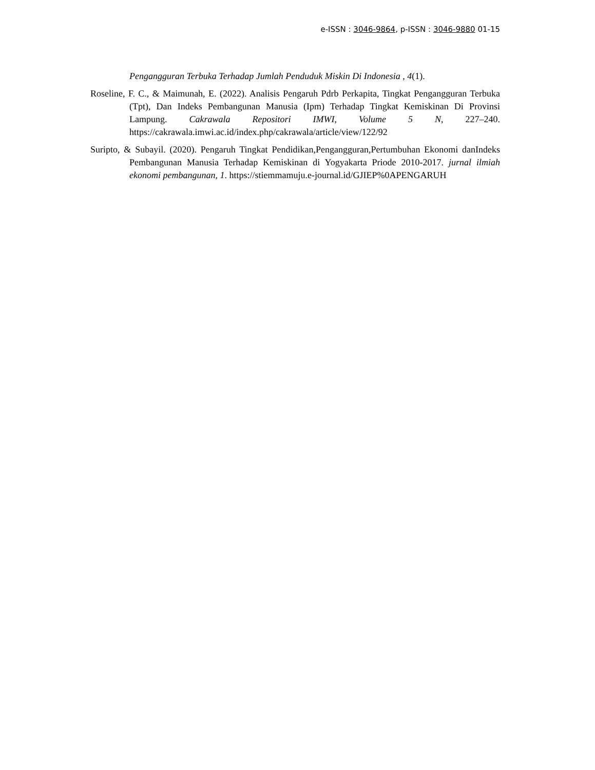e-ISSN : 3046-9864, p-ISSN : 3046-9880 01-15
Pengangguran Terbuka Terhadap Jumlah Penduduk Miskin Di Indonesia , 4(1).
Roseline, F. C., & Maimunah, E. (2022). Analisis Pengaruh Pdrb Perkapita, Tingkat Pengangguran Terbuka (Tpt), Dan Indeks Pembangunan Manusia (Ipm) Terhadap Tingkat Kemiskinan Di Provinsi Lampung. Cakrawala Repositori IMWI, Volume 5 N, 227–240. https://cakrawala.imwi.ac.id/index.php/cakrawala/article/view/122/92
Suripto, & Subayil. (2020). Pengaruh Tingkat Pendidikan,Pengangguran,Pertumbuhan Ekonomi danIndeks Pembangunan Manusia Terhadap Kemiskinan di Yogyakarta Priode 2010-2017. jurnal ilmiah ekonomi pembangunan, 1. https://stiemmamuju.e-journal.id/GJIEP%0APENGARUH